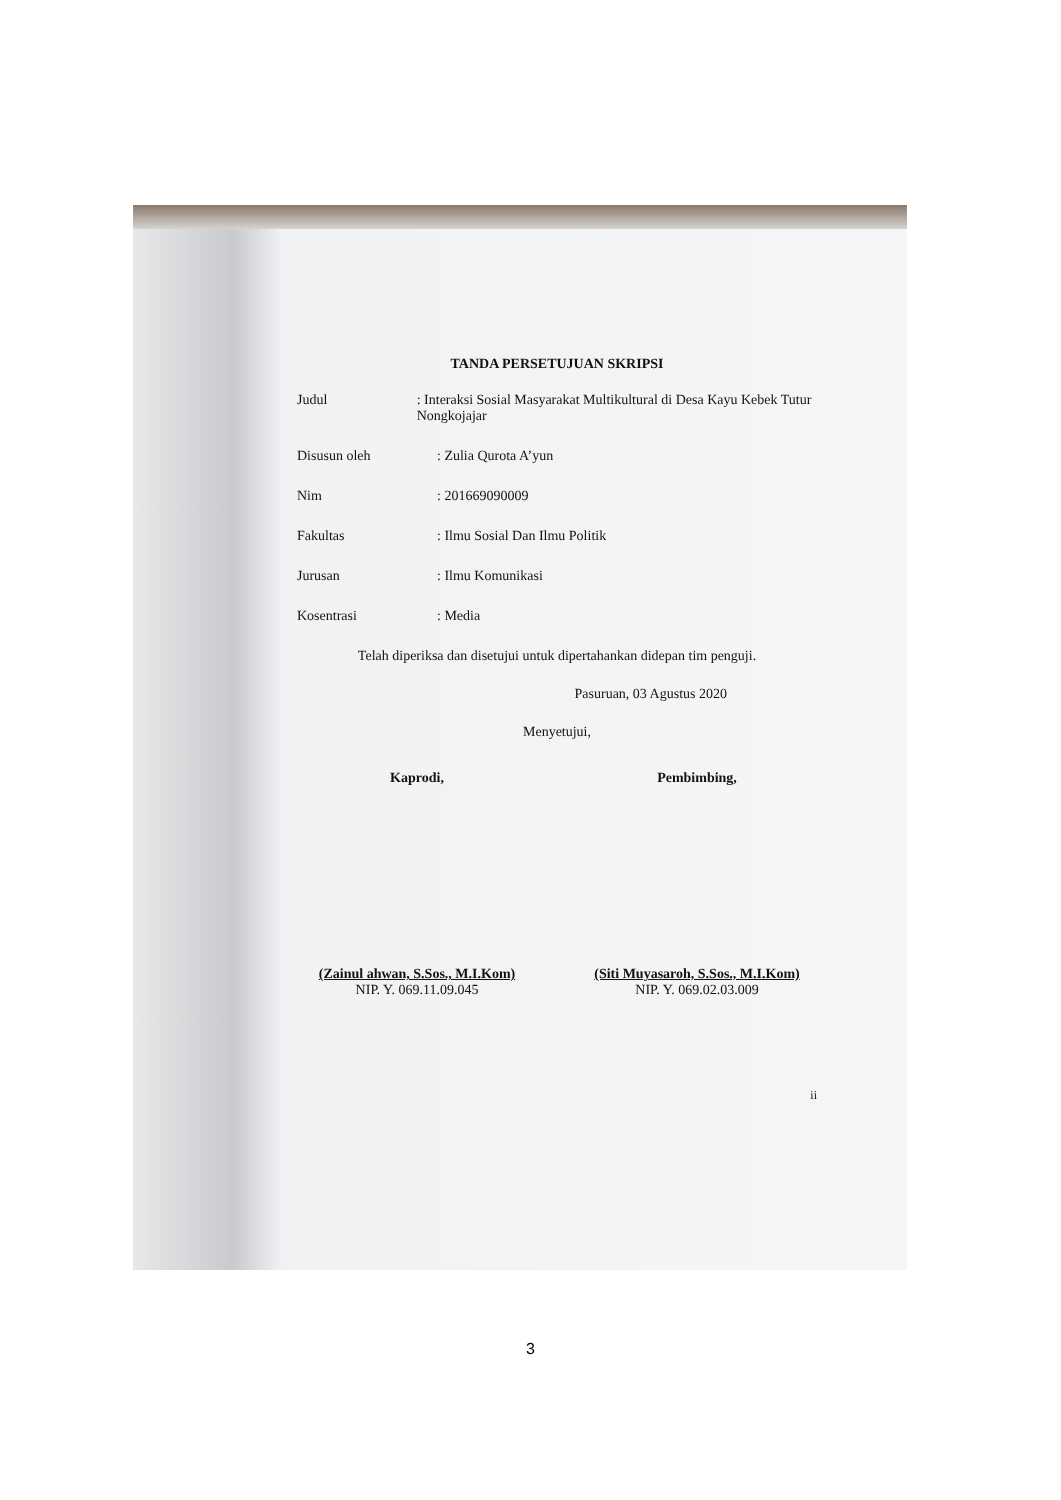TANDA PERSETUJUAN SKRIPSI
Judul: Interaksi Sosial Masyarakat Multikultural di Desa Kayu Kebek Tutur Nongkojajar
Disusun oleh: Zulia Qurota A’yun
Nim: 201669090009
Fakultas: Ilmu Sosial Dan Ilmu Politik
Jurusan: Ilmu Komunikasi
Kosentrasi: Media
Telah diperiksa dan disetujui untuk dipertahankan didepan tim penguji.
Pasuruan, 03 Agustus 2020
Menyetujui,
Kaprodi, Pembimbing,
(Zainul ahwan, S.Sos., M.I.Kom)
NIP. Y. 069.11.09.045
(Siti Muyasaroh, S.Sos., M.I.Kom)
NIP. Y. 069.02.03.009
ii
3